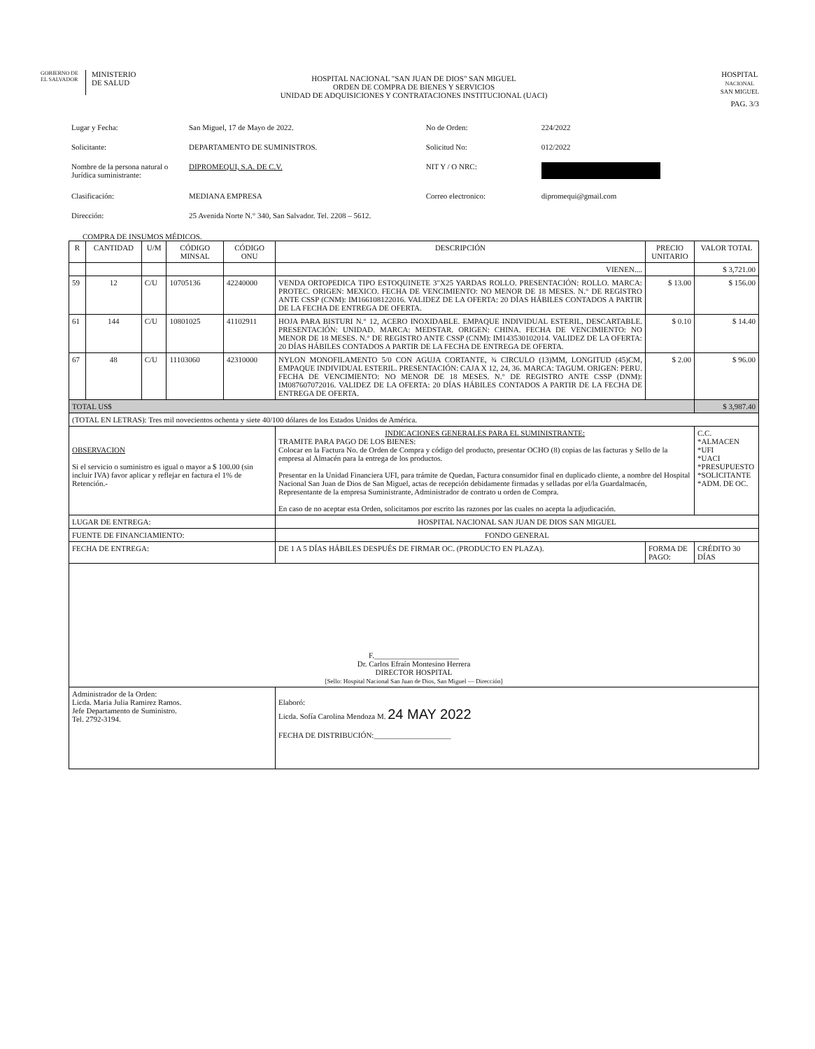GOBIERNO DE
EL SALVADOR
MINISTERIO
DE SALUD
HOSPITAL
NACIONAL
SAN MIGUEL
HOSPITAL NACIONAL "SAN JUAN DE DIOS" SAN MIGUEL
ORDEN DE COMPRA DE BIENES Y SERVICIOS
UNIDAD DE ADQUISICIONES Y CONTRATACIONES INSTITUCIONAL (UACI)
PAG. 3/3
| Lugar y Fecha: | San Miguel, 17 de Mayo de 2022. | No de Orden: | 224/2022 |
| Solicitante: | DEPARTAMENTO DE SUMINISTROS. | Solicitud No: | 012/2022 |
| Nombre de la persona natural o Jurídica suministrante: | DIPROMEQUI, S.A. DE C.V. | NIT Y / O NRC: | |
| Clasificación: | MEDIANA EMPRESA | Correo electronico: | dipromequi@gmail.com |
| Dirección: | 25 Avenida Norte N.° 340, San Salvador. Tel. 2208 – 5612. | | |
COMPRA DE INSUMOS MÉDICOS.
| R | CANTIDAD | U/M | CÓDIGO MINSAL | CÓDIGO ONU | DESCRIPCIÓN | PRECIO UNITARIO | VALOR TOTAL |
| --- | --- | --- | --- | --- | --- | --- | --- |
| | | | | | VIENEN.... | | $ 3,721.00 |
| 59 | 12 | C/U | 10705136 | 42240000 | VENDA ORTOPEDICA TIPO ESTOQUINETE 3"X25 YARDAS ROLLO. PRESENTACIÓN: ROLLO. MARCA: PROTEC. ORIGEN: MEXICO. FECHA DE VENCIMIENTO: NO MENOR DE 18 MESES. N.° DE REGISTRO ANTE CSSP (CNM): IM166108122016. VALIDEZ DE LA OFERTA: 20 DÍAS HÁBILES CONTADOS A PARTIR DE LA FECHA DE ENTREGA DE OFERTA. | $ 13.00 | $ 156.00 |
| 61 | 144 | C/U | 10801025 | 41102911 | HOJA PARA BISTURI N.° 12, ACERO INOXIDABLE. EMPAQUE INDIVIDUAL ESTERIL, DESCARTABLE. PRESENTACIÓN: UNIDAD. MARCA: MEDSTAR. ORIGEN: CHINA. FECHA DE VENCIMIENTO: NO MENOR DE 18 MESES. N.° DE REGISTRO ANTE CSSP (CNM): IM143530102014. VALIDEZ DE LA OFERTA: 20 DÍAS HÁBILES CONTADOS A PARTIR DE LA FECHA DE ENTREGA DE OFERTA. | $ 0.10 | $ 14.40 |
| 67 | 48 | C/U | 11103060 | 42310000 | NYLON MONOFILAMENTO 5/0 CON AGUJA CORTANTE, ¾ CIRCULO (13)MM, LONGITUD (45)CM, EMPAQUE INDIVIDUAL ESTERIL. PRESENTACIÓN: CAJA X 12, 24, 36. MARCA: TAGUM. ORIGEN: PERU. FECHA DE VENCIMIENTO: NO MENOR DE 18 MESES. N.° DE REGISTRO ANTE CSSP (DNM): IM087607072016. VALIDEZ DE LA OFERTA: 20 DÍAS HÁBILES CONTADOS A PARTIR DE LA FECHA DE ENTREGA DE OFERTA. | $ 2.00 | $ 96.00 |
| TOTAL US$ | | | | | | | $ 3,987.40 |
| (TOTAL EN LETRAS): Tres mil novecientos ochenta y siete 40/100 dólares de los Estados Unidos de América. | | | | | | | |
| OBSERVACION Si el servicio o suministro es igual o mayor a $ 100.00 (sin incluir IVA) favor aplicar y reflejar en factura el 1% de Retención.- | | | | | INDICACIONES GENERALES PARA EL SUMINISTRANTE: TRAMITE PARA PAGO DE LOS BIENES: Colocar en la Factura No. de Orden de Compra y código del producto, presentar OCHO (8) copias de las facturas y Sello de la empresa al Almacén para la entrega de los productos. Presentar en la Unidad Financiera UFI, para trámite de Quedan, Factura consumidor final en duplicado cliente, a nombre del Hospital Nacional San Juan de Dios de San Miguel, actas de recepción debidamente firmadas y selladas por el/la Guardalmacén, Representante de la empresa Suministrante, Administrador de contrato u orden de Compra. En caso de no aceptar esta Orden, solicitamos por escrito las razones por las cuales no acepta la adjudicación. | | C.C. *ALMACEN *UFI *UACI *PRESUPUESTO *SOLICITANTE *ADM. DE OC. |
| LUGAR DE ENTREGA: | | | | | HOSPITAL NACIONAL SAN JUAN DE DIOS SAN MIGUEL | | |
| FUENTE DE FINANCIAMIENTO: | | | | | FONDO GENERAL | | |
| FECHA DE ENTREGA: | | | | | DE 1 A 5 DÍAS HÁBILES DESPUÉS DE FIRMAR OC. (PRODUCTO EN PLAZA). | FORMA DE PAGO: | CRÉDITO 30 DÍAS |
| F.______________________ Dr. Carlos Efraín Montesino Herrera DIRECTOR HOSPITAL [Sello: Hospital Nacional San Juan de Dios, San Miguel — Dirección] | | | | | | | |
| Administrador de la Orden: Licda. Maria Julia Ramirez Ramos. Jefe Departamento de Suministro. Tel. 2792-3194. | | | | | Elaboró: Licda. Sofía Carolina Mendoza M. 24 MAY 2022 FECHA DE DISTRIBUCIÓN:____________________ | | |